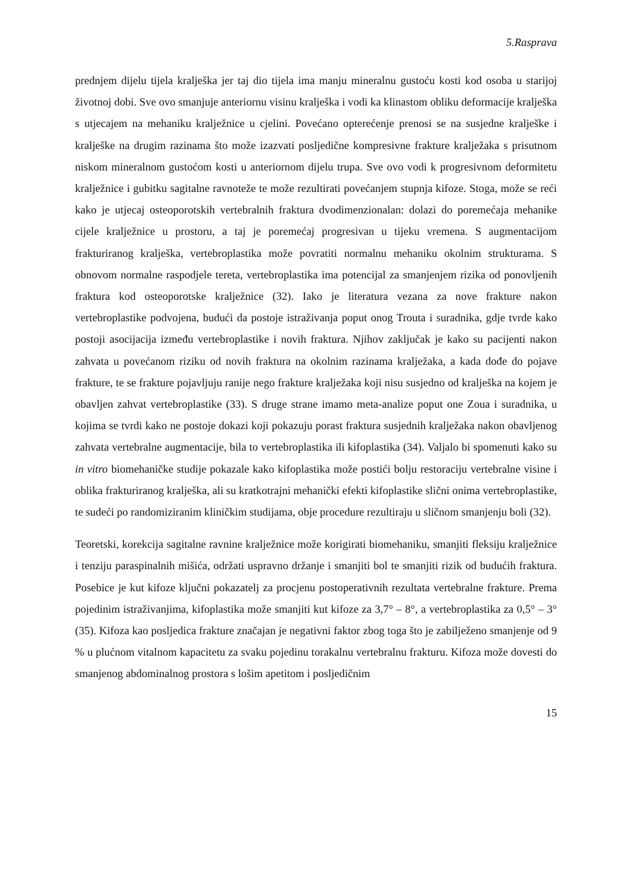5.Rasprava
prednjem dijelu tijela kralješka jer taj dio tijela ima manju mineralnu gustoću kosti kod osoba u starijoj životnoj dobi. Sve ovo smanjuje anteriornu visinu kralješka i vodi ka klinastom obliku deformacije kralješka s utjecajem na mehaniku kralježnice u cjelini. Povećano opterećenje prenosi se na susjedne kralješke i kralješke na drugim razinama što može izazvati posljedične kompresivne frakture kralježaka s prisutnom niskom mineralnom gustoćom kosti u anteriornom dijelu trupa. Sve ovo vodi k progresivnom deformitetu kralježnice i gubitku sagitalne ravnoteže te može rezultirati povećanjem stupnja kifoze. Stoga, može se reći kako je utjecaj osteoporotskih vertebralnih fraktura dvodimenzionalan: dolazi do poremećaja mehanike cijele kralježnice u prostoru, a taj je poremećaj progresivan u tijeku vremena. S augmentacijom frakturiranog kralješka, vertebroplastika može povratiti normalnu mehaniku okolnim strukturama. S obnovom normalne raspodjele tereta, vertebroplastika ima potencijal za smanjenjem rizika od ponovljenih fraktura kod osteoporotske kralježnice (32). Iako je literatura vezana za nove frakture nakon vertebroplastike podvojena, budući da postoje istraživanja poput onog Trouta i suradnika, gdje tvrde kako postoji asocijacija između vertebroplastike i novih fraktura. Njihov zaključak je kako su pacijenti nakon zahvata u povećanom riziku od novih fraktura na okolnim razinama kralježaka, a kada dođe do pojave frakture, te se frakture pojavljuju ranije nego frakture kralježaka koji nisu susjedno od kralješka na kojem je obavljen zahvat vertebroplastike (33). S druge strane imamo meta-analize poput one Zoua i suradnika, u kojima se tvrdi kako ne postoje dokazi koji pokazuju porast fraktura susjednih kralježaka nakon obavljenog zahvata vertebralne augmentacije, bila to vertebroplastika ili kifoplastika (34). Valjalo bi spomenuti kako su in vitro biomehaničke studije pokazale kako kifoplastika može postići bolju restoraciju vertebralne visine i oblika frakturiranog kralješka, ali su kratkotrajni mehanički efekti kifoplastike slični onima vertebroplastike, te sudeći po randomiziranim kliničkim studijama, obje procedure rezultiraju u sličnom smanjenju boli (32).
Teoretski, korekcija sagitalne ravnine kralježnice može korigirati biomehaniku, smanjiti fleksiju kralježnice i tenziju paraspinalnih mišića, održati uspravno držanje i smanjiti bol te smanjiti rizik od budućih fraktura. Posebice je kut kifoze ključni pokazatelj za procjenu postoperativnih rezultata vertebralne frakture. Prema pojedinim istraživanjima, kifoplastika može smanjiti kut kifoze za 3,7° – 8°, a vertebroplastika za 0,5° – 3° (35). Kifoza kao posljedica frakture značajan je negativni faktor zbog toga što je zabilježeno smanjenje od 9 % u plućnom vitalnom kapacitetu za svaku pojedinu torakalnu vertebralnu frakturu. Kifoza može dovesti do smanjenog abdominalnog prostora s lošim apetitom i posljedičnim
15